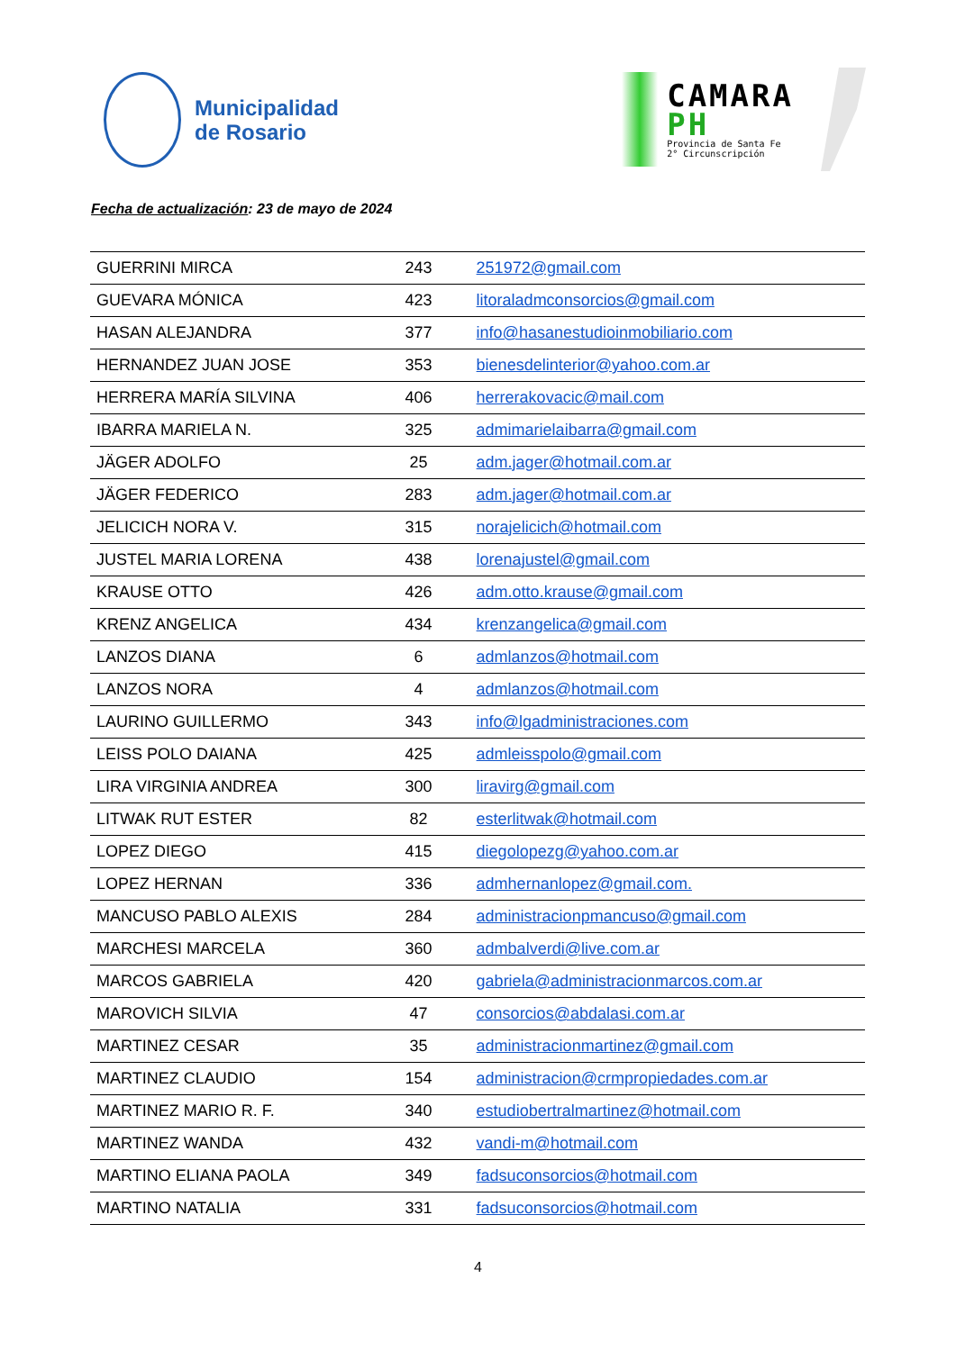Municipalidad
de Rosario
CAMARA
PH
Provincia de Santa Fe
2° Circunscripción
Fecha de actualización: 23 de mayo de 2024
| GUERRINI MIRCA | 243 | 251972@gmail.com |
| GUEVARA MÓNICA | 423 | litoraladmconsorcios@gmail.com |
| HASAN ALEJANDRA | 377 | info@hasanestudioinmobiliario.com |
| HERNANDEZ JUAN JOSE | 353 | bienesdelinterior@yahoo.com.ar |
| HERRERA MARÍA SILVINA | 406 | herrerakovacic@mail.com |
| IBARRA MARIELA N. | 325 | admimarielaibarra@gmail.com |
| JÄGER ADOLFO | 25 | adm.jager@hotmail.com.ar |
| JÄGER FEDERICO | 283 | adm.jager@hotmail.com.ar |
| JELICICH NORA V. | 315 | norajelicich@hotmail.com |
| JUSTEL MARIA LORENA | 438 | lorenajustel@gmail.com |
| KRAUSE OTTO | 426 | adm.otto.krause@gmail.com |
| KRENZ ANGELICA | 434 | krenzangelica@gmail.com |
| LANZOS DIANA | 6 | admlanzos@hotmail.com |
| LANZOS NORA | 4 | admlanzos@hotmail.com |
| LAURINO GUILLERMO | 343 | info@lgadministraciones.com |
| LEISS POLO DAIANA | 425 | admleisspolo@gmail.com |
| LIRA VIRGINIA ANDREA | 300 | liravirg@gmail.com |
| LITWAK RUT ESTER | 82 | esterlitwak@hotmail.com |
| LOPEZ DIEGO | 415 | diegolopezg@yahoo.com.ar |
| LOPEZ HERNAN | 336 | admhernanlopez@gmail.com. |
| MANCUSO PABLO ALEXIS | 284 | administracionpmancuso@gmail.com |
| MARCHESI MARCELA | 360 | admbalverdi@live.com.ar |
| MARCOS GABRIELA | 420 | gabriela@administracionmarcos.com.ar |
| MAROVICH SILVIA | 47 | consorcios@abdalasi.com.ar |
| MARTINEZ CESAR | 35 | administracionmartinez@gmail.com |
| MARTINEZ CLAUDIO | 154 | administracion@crmpropiedades.com.ar |
| MARTINEZ MARIO R. F. | 340 | estudiobertralmartinez@hotmail.com |
| MARTINEZ WANDA | 432 | vandi-m@hotmail.com |
| MARTINO ELIANA PAOLA | 349 | fadsuconsorcios@hotmail.com |
| MARTINO NATALIA | 331 | fadsuconsorcios@hotmail.com |
4